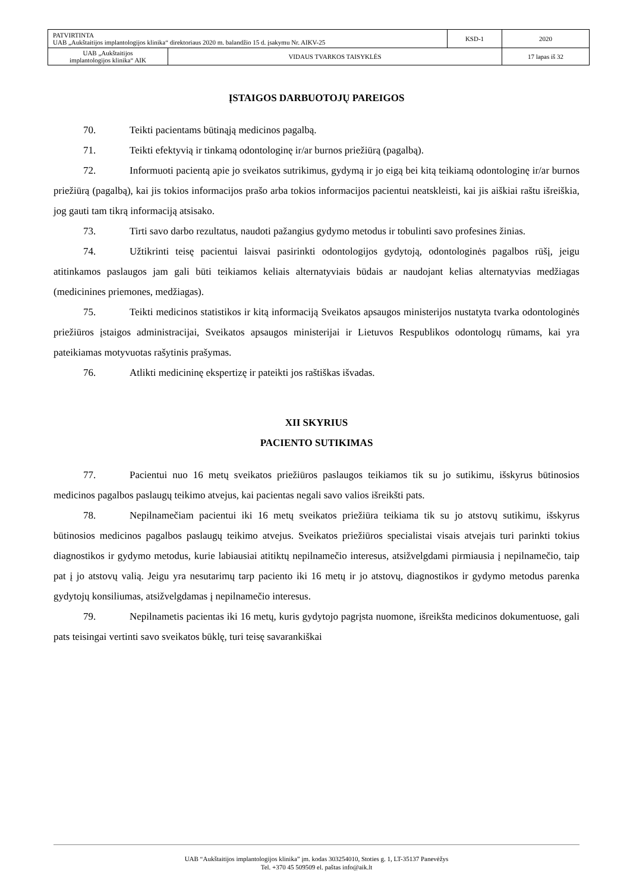| PATVIRTINTA UAB „Aukštaitijos implantologijos klinika“ direktoriaus 2020 m. balandžio 15 d. įsakymu Nr. AIKV-25 | | KSD-1 | 2020 |
| UAB „Aukštaitijos implantologijos klinika“ AIK | VIDAUS TVARKOS TAISYKLĖS | | 17 lapas iš 32 |
ĮSTAIGOS DARBUOTOJŲ PAREIGOS
70. Teikti pacientams būtinąją medicinos pagalbą.
71. Teikti efektyvią ir tinkamą odontologinę ir/ar burnos priežiūrą (pagalbą).
72. Informuoti pacientą apie jo sveikatos sutrikimus, gydymą ir jo eigą bei kitą teikiamą odontologinę ir/ar burnos priežiūrą (pagalbą), kai jis tokios informacijos prašo arba tokios informacijos pacientui neatskleisti, kai jis aiškiai raštu išreiškia, jog gauti tam tikrą informaciją atsisako.
73. Tirti savo darbo rezultatus, naudoti pažangius gydymo metodus ir tobulinti savo profesines žinias.
74. Užtikrinti teisę pacientui laisvai pasirinkti odontologijos gydytoją, odontologinės pagalbos rūšį, jeigu atitinkamos paslaugos jam gali būti teikiamos keliais alternatyviais būdais ar naudojant kelias alternatyvias medžiagas (medicinines priemones, medžiagas).
75. Teikti medicinos statistikos ir kitą informaciją Sveikatos apsaugos ministerijos nustatyta tvarka odontologinės priežiūros įstaigos administracijai, Sveikatos apsaugos ministerijai ir Lietuvos Respublikos odontologų rūmams, kai yra pateikiamas motyvuotas rašytinis prašymas.
76. Atlikti medicininę ekspertizę ir pateikti jos raštiškas išvadas.
XII SKYRIUS
PACIENTO SUTIKIMAS
77. Pacientui nuo 16 metų sveikatos priežiūros paslaugos teikiamos tik su jo sutikimu, išskyrus būtinosios medicinos pagalbos paslaugų teikimo atvejus, kai pacientas negali savo valios išreikšti pats.
78. Nepilnamečiam pacientui iki 16 metų sveikatos priežiūra teikiama tik su jo atstovų sutikimu, išskyrus būtinosios medicinos pagalbos paslaugų teikimo atvejus. Sveikatos priežiūros specialistai visais atvejais turi parinkti tokius diagnostikos ir gydymo metodus, kurie labiausiai atitiktų nepilnamečio interesus, atsižvelgdami pirmiausia į nepilnamečio, taip pat į jo atstovų valią. Jeigu yra nesutarimų tarp paciento iki 16 metų ir jo atstovų, diagnostikos ir gydymo metodus parenka gydytojų konsiliumas, atsižvelgdamas į nepilnamečio interesus.
79. Nepilnametis pacientas iki 16 metų, kuris gydytojo pagrįsta nuomone, išreikšta medicinos dokumentuose, gali pats teisingai vertinti savo sveikatos būklę, turi teisę savarankiškai
UAB “Aukštaitijos implantologijos klinika” įm. kodas 303254010, Stoties g. 1, LT-35137 Panevėžys
Tel. +370 45 509509 el. paštas info@aik.lt